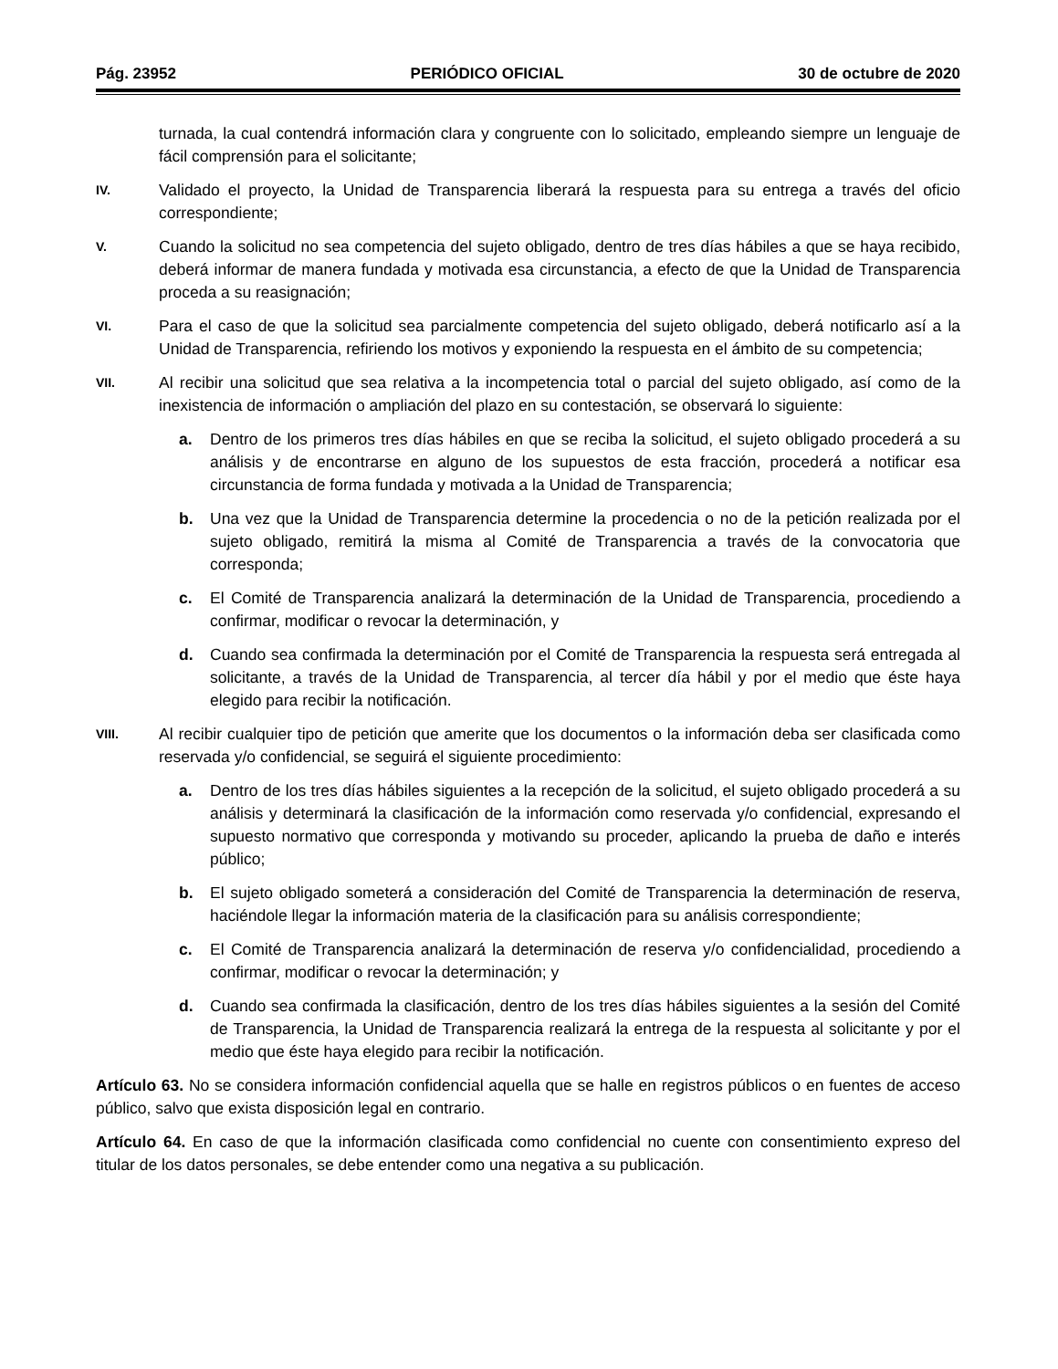Pág. 23952 PERIÓDICO OFICIAL 30 de octubre de 2020
turnada, la cual contendrá información clara y congruente con lo solicitado, empleando siempre un lenguaje de fácil comprensión para el solicitante;
IV.
Validado el proyecto, la Unidad de Transparencia liberará la respuesta para su entrega a través del oficio correspondiente;
V.
Cuando la solicitud no sea competencia del sujeto obligado, dentro de tres días hábiles a que se haya recibido, deberá informar de manera fundada y motivada esa circunstancia, a efecto de que la Unidad de Transparencia proceda a su reasignación;
VI.
Para el caso de que la solicitud sea parcialmente competencia del sujeto obligado, deberá notificarlo así a la Unidad de Transparencia, refiriendo los motivos y exponiendo la respuesta en el ámbito de su competencia;
VII.
Al recibir una solicitud que sea relativa a la incompetencia total o parcial del sujeto obligado, así como de la inexistencia de información o ampliación del plazo en su contestación, se observará lo siguiente:
a. Dentro de los primeros tres días hábiles en que se reciba la solicitud, el sujeto obligado procederá a su análisis y de encontrarse en alguno de los supuestos de esta fracción, procederá a notificar esa circunstancia de forma fundada y motivada a la Unidad de Transparencia;
b. Una vez que la Unidad de Transparencia determine la procedencia o no de la petición realizada por el sujeto obligado, remitirá la misma al Comité de Transparencia a través de la convocatoria que corresponda;
c. El Comité de Transparencia analizará la determinación de la Unidad de Transparencia, procediendo a confirmar, modificar o revocar la determinación, y
d. Cuando sea confirmada la determinación por el Comité de Transparencia la respuesta será entregada al solicitante, a través de la Unidad de Transparencia, al tercer día hábil y por el medio que éste haya elegido para recibir la notificación.
VIII.
Al recibir cualquier tipo de petición que amerite que los documentos o la información deba ser clasificada como reservada y/o confidencial, se seguirá el siguiente procedimiento:
a. Dentro de los tres días hábiles siguientes a la recepción de la solicitud, el sujeto obligado procederá a su análisis y determinará la clasificación de la información como reservada y/o confidencial, expresando el supuesto normativo que corresponda y motivando su proceder, aplicando la prueba de daño e interés público;
b. El sujeto obligado someterá a consideración del Comité de Transparencia la determinación de reserva, haciéndole llegar la información materia de la clasificación para su análisis correspondiente;
c. El Comité de Transparencia analizará la determinación de reserva y/o confidencialidad, procediendo a confirmar, modificar o revocar la determinación; y
d. Cuando sea confirmada la clasificación, dentro de los tres días hábiles siguientes a la sesión del Comité de Transparencia, la Unidad de Transparencia realizará la entrega de la respuesta al solicitante y por el medio que éste haya elegido para recibir la notificación.
Artículo 63. No se considera información confidencial aquella que se halle en registros públicos o en fuentes de acceso público, salvo que exista disposición legal en contrario.
Artículo 64. En caso de que la información clasificada como confidencial no cuente con consentimiento expreso del titular de los datos personales, se debe entender como una negativa a su publicación.